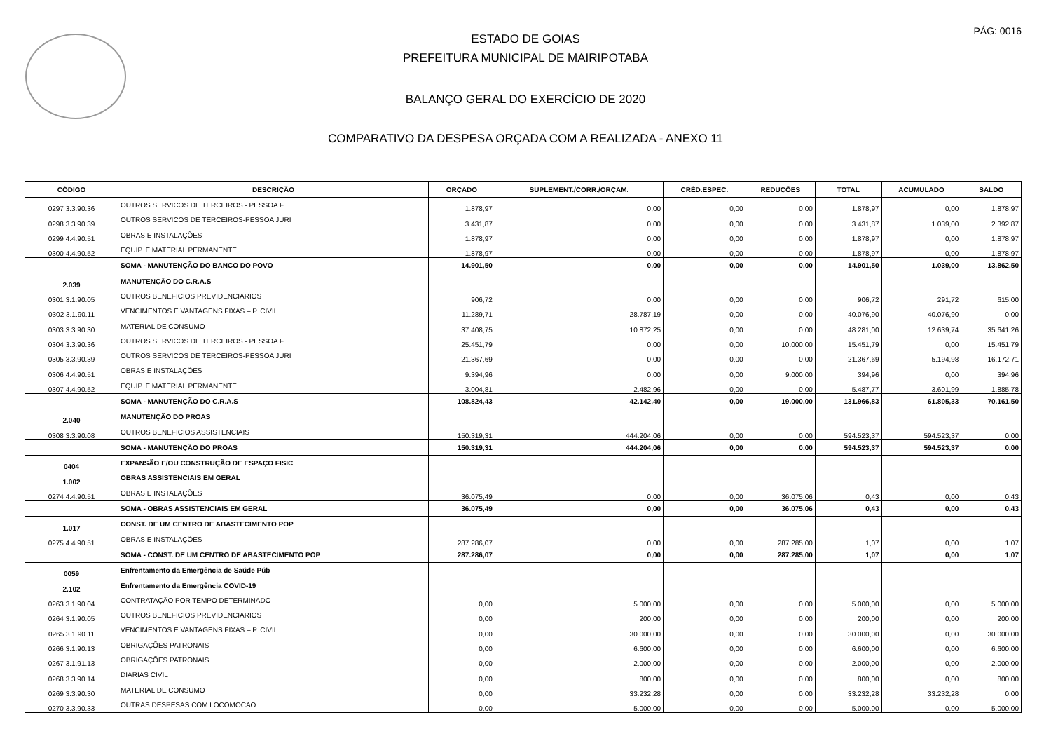PÁG: 0016
ESTADO DE GOIAS
PREFEITURA MUNICIPAL DE MAIRIPOTABA
BALANÇO GERAL DO EXERCÍCIO DE 2020
COMPARATIVO DA DESPESA ORÇADA COM A REALIZADA - ANEXO 11
| CÓDIGO | DESCRIÇÃO | ORÇADO | SUPLEMENT./CORR./ORÇAM. | CRÉD.ESPEC. | REDUÇÕES | TOTAL | ACUMULADO | SALDO |
| --- | --- | --- | --- | --- | --- | --- | --- | --- |
| 0297 3.3.90.36 | OUTROS SERVICOS DE TERCEIROS - PESSOA F | 1.878,97 | 0,00 | 0,00 | 0,00 | 1.878,97 | 0,00 | 1.878,97 |
| 0298 3.3.90.39 | OUTROS SERVICOS DE TERCEIROS-PESSOA JURI | 3.431,87 | 0,00 | 0,00 | 0,00 | 3.431,87 | 1.039,00 | 2.392,87 |
| 0299 4.4.90.51 | OBRAS E INSTALAÇÕES | 1.878,97 | 0,00 | 0,00 | 0,00 | 1.878,97 | 0,00 | 1.878,97 |
| 0300 4.4.90.52 | EQUIP. E MATERIAL PERMANENTE | 1.878,97 | 0,00 | 0,00 | 0,00 | 1.878,97 | 0,00 | 1.878,97 |
| | SOMA - MANUTENÇÃO DO BANCO DO POVO | 14.901,50 | 0,00 | 0,00 | 0,00 | 14.901,50 | 1.039,00 | 13.862,50 |
| 2.039 | MANUTENÇÃO DO C.R.A.S | | | | | | | |
| 0301 3.1.90.05 | OUTROS BENEFICIOS PREVIDENCIARIOS | 906,72 | 0,00 | 0,00 | 0,00 | 906,72 | 291,72 | 615,00 |
| 0302 3.1.90.11 | VENCIMENTOS E VANTAGENS FIXAS – P. CIVIL | 11.289,71 | 28.787,19 | 0,00 | 0,00 | 40.076,90 | 40.076,90 | 0,00 |
| 0303 3.3.90.30 | MATERIAL DE CONSUMO | 37.408,75 | 10.872,25 | 0,00 | 0,00 | 48.281,00 | 12.639,74 | 35.641,26 |
| 0304 3.3.90.36 | OUTROS SERVICOS DE TERCEIROS - PESSOA F | 25.451,79 | 0,00 | 0,00 | 10.000,00 | 15.451,79 | 0,00 | 15.451,79 |
| 0305 3.3.90.39 | OUTROS SERVICOS DE TERCEIROS-PESSOA JURI | 21.367,69 | 0,00 | 0,00 | 0,00 | 21.367,69 | 5.194,98 | 16.172,71 |
| 0306 4.4.90.51 | OBRAS E INSTALAÇÕES | 9.394,96 | 0,00 | 0,00 | 9.000,00 | 394,96 | 0,00 | 394,96 |
| 0307 4.4.90.52 | EQUIP. E MATERIAL PERMANENTE | 3.004,81 | 2.482,96 | 0,00 | 0,00 | 5.487,77 | 3.601,99 | 1.885,78 |
| | SOMA - MANUTENÇÃO DO C.R.A.S | 108.824,43 | 42.142,40 | 0,00 | 19.000,00 | 131.966,83 | 61.805,33 | 70.161,50 |
| 2.040 | MANUTENÇÃO DO PROAS | | | | | | | |
| 0308 3.3.90.08 | OUTROS BENEFICIOS ASSISTENCIAIS | 150.319,31 | 444.204,06 | 0,00 | 0,00 | 594.523,37 | 594.523,37 | 0,00 |
| | SOMA - MANUTENÇÃO DO PROAS | 150.319,31 | 444.204,06 | 0,00 | 0,00 | 594.523,37 | 594.523,37 | 0,00 |
| 0404 | EXPANSÃO E/OU CONSTRUÇÃO DE ESPAÇO FISIC | | | | | | | |
| 1.002 | OBRAS ASSISTENCIAIS EM GERAL | | | | | | | |
| 0274 4.4.90.51 | OBRAS E INSTALAÇÕES | 36.075,49 | 0,00 | 0,00 | 36.075,06 | 0,43 | 0,00 | 0,43 |
| | SOMA - OBRAS ASSISTENCIAIS EM GERAL | 36.075,49 | 0,00 | 0,00 | 36.075,06 | 0,43 | 0,00 | 0,43 |
| 1.017 | CONST. DE UM CENTRO DE ABASTECIMENTO POP | | | | | | | |
| 0275 4.4.90.51 | OBRAS E INSTALAÇÕES | 287.286,07 | 0,00 | 0,00 | 287.285,00 | 1,07 | 0,00 | 1,07 |
| | SOMA - CONST. DE UM CENTRO DE ABASTECIMENTO POP | 287.286,07 | 0,00 | 0,00 | 287.285,00 | 1,07 | 0,00 | 1,07 |
| 0059 | Enfrentamento da Emergência de Saúde Púb | | | | | | | |
| 2.102 | Enfrentamento da Emergência COVID-19 | | | | | | | |
| 0263 3.1.90.04 | CONTRATAÇÃO POR TEMPO DETERMINADO | 0,00 | 5.000,00 | 0,00 | 0,00 | 5.000,00 | 0,00 | 5.000,00 |
| 0264 3.1.90.05 | OUTROS BENEFICIOS PREVIDENCIARIOS | 0,00 | 200,00 | 0,00 | 0,00 | 200,00 | 0,00 | 200,00 |
| 0265 3.1.90.11 | VENCIMENTOS E VANTAGENS FIXAS – P. CIVIL | 0,00 | 30.000,00 | 0,00 | 0,00 | 30.000,00 | 0,00 | 30.000,00 |
| 0266 3.1.90.13 | OBRIGAÇÕES PATRONAIS | 0,00 | 6.600,00 | 0,00 | 0,00 | 6.600,00 | 0,00 | 6.600,00 |
| 0267 3.1.91.13 | OBRIGAÇÕES PATRONAIS | 0,00 | 2.000,00 | 0,00 | 0,00 | 2.000,00 | 0,00 | 2.000,00 |
| 0268 3.3.90.14 | DIARIAS CIVIL | 0,00 | 800,00 | 0,00 | 0,00 | 800,00 | 0,00 | 800,00 |
| 0269 3.3.90.30 | MATERIAL DE CONSUMO | 0,00 | 33.232,28 | 0,00 | 0,00 | 33.232,28 | 33.232,28 | 0,00 |
| 0270 3.3.90.33 | OUTRAS DESPESAS COM LOCOMOCAO | 0,00 | 5.000,00 | 0,00 | 0,00 | 5.000,00 | 0,00 | 5.000,00 |